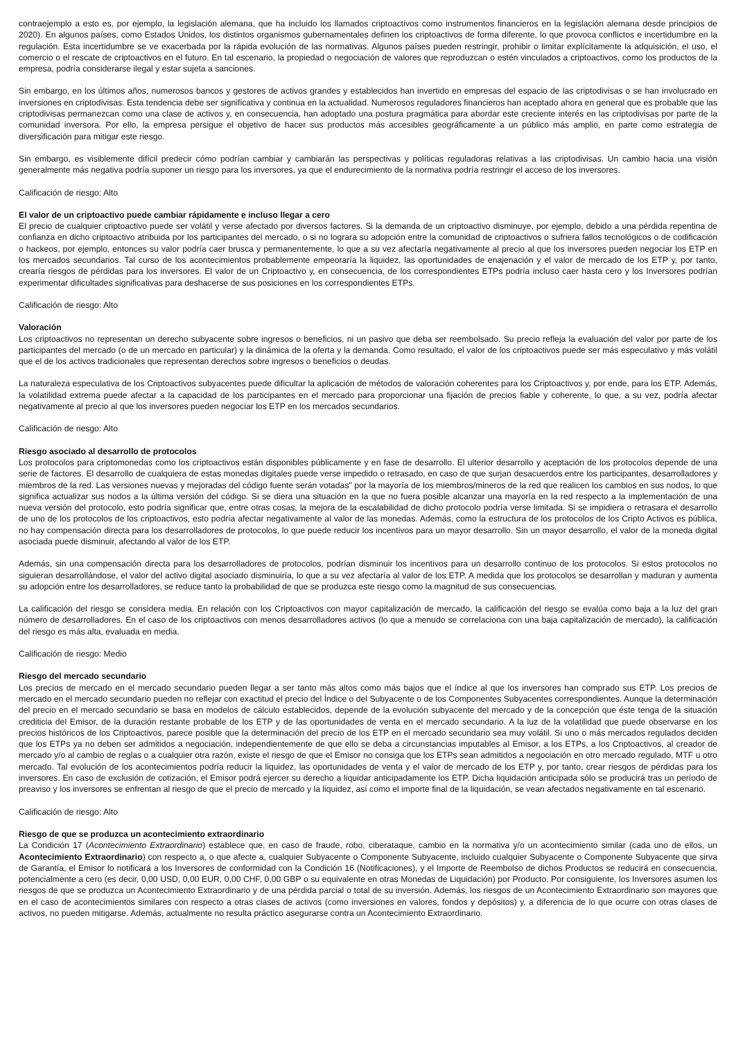contraejemplo a esto es, por ejemplo, la legislación alemana, que ha incluido los llamados criptoactivos como instrumentos financieros en la legislación alemana desde principios de 2020). En algunos países, como Estados Unidos, los distintos organismos gubernamentales definen los criptoactivos de forma diferente, lo que provoca conflictos e incertidumbre en la regulación. Esta incertidumbre se ve exacerbada por la rápida evolución de las normativas. Algunos países pueden restringir, prohibir o limitar explícitamente la adquisición, el uso, el comercio o el rescate de criptoactivos en el futuro. En tal escenario, la propiedad o negociación de valores que reproduzcan o estén vinculados a criptoactivos, como los productos de la empresa, podría considerarse ilegal y estar sujeta a sanciones.
Sin embargo, en los últimos años, numerosos bancos y gestores de activos grandes y establecidos han invertido en empresas del espacio de las criptodivisas o se han involucrado en inversiones en criptodivisas. Esta tendencia debe ser significativa y continua en la actualidad. Numerosos reguladores financieros han aceptado ahora en general que es probable que las criptodivisas permanezcan como una clase de activos y, en consecuencia, han adoptado una postura pragmática para abordar este creciente interés en las criptodivisas por parte de la comunidad inversora. Por ello, la empresa persigue el objetivo de hacer sus productos más accesibles geográficamente a un público más amplio, en parte como estrategia de diversificación para mitigar este riesgo.
Sin embargo, es visiblemente difícil predecir cómo podrían cambiar y cambiarán las perspectivas y políticas reguladoras relativas a las criptodivisas. Un cambio hacia una visión generalmente más negativa podría suponer un riesgo para los inversores, ya que el endurecimiento de la normativa podría restringir el acceso de los inversores.
Calificación de riesgo: Alto
El valor de un criptoactivo puede cambiar rápidamente e incluso llegar a cero
El precio de cualquier criptoactivo puede ser volátil y verse afectado por diversos factores. Si la demanda de un criptoactivo disminuye, por ejemplo, debido a una pérdida repentina de confianza en dicho criptoactivo atribuida por los participantes del mercado, o si no lograra su adopción entre la comunidad de criptoactivos o sufriera fallos tecnológicos o de codificación o hackeos, por ejemplo, entonces su valor podría caer brusca y permanentemente, lo que a su vez afectaría negativamente al precio al que los inversores pueden negociar los ETP en los mercados secundarios. Tal curso de los acontecimientos probablemente empeoraría la liquidez, las oportunidades de enajenación y el valor de mercado de los ETP y, por tanto, crearía riesgos de pérdidas para los inversores. El valor de un Criptoactivo y, en consecuencia, de los correspondientes ETPs podría incluso caer hasta cero y los Inversores podrían experimentar dificultades significativas para deshacerse de sus posiciones en los correspondientes ETPs.
Calificación de riesgo: Alto
Valoración
Los criptoactivos no representan un derecho subyacente sobre ingresos o beneficios, ni un pasivo que deba ser reembolsado. Su precio refleja la evaluación del valor por parte de los participantes del mercado (o de un mercado en particular) y la dinámica de la oferta y la demanda. Como resultado, el valor de los criptoactivos puede ser más especulativo y más volátil que el de los activos tradicionales que representan derechos sobre ingresos o beneficios o deudas.
La naturaleza especulativa de los Criptoactivos subyacentes puede dificultar la aplicación de métodos de valoración coherentes para los Criptoactivos y, por ende, para los ETP. Además, la volatilidad extrema puede afectar a la capacidad de los participantes en el mercado para proporcionar una fijación de precios fiable y coherente, lo que, a su vez, podría afectar negativamente al precio al que los inversores pueden negociar los ETP en los mercados secundarios.
Calificación de riesgo: Alto
Riesgo asociado al desarrollo de protocolos
Los protocolos para criptomonedas como los criptoactivos están disponibles públicamente y en fase de desarrollo. El ulterior desarrollo y aceptación de los protocolos depende de una serie de factores. El desarrollo de cualquiera de estas monedas digitales puede verse impedido o retrasado, en caso de que surjan desacuerdos entre los participantes, desarrolladores y miembros de la red. Las versiones nuevas y mejoradas del código fuente serán votadas" por la mayoría de los miembros/mineros de la red que realicen los cambios en sus nodos, lo que significa actualizar sus nodos a la última versión del código. Si se diera una situación en la que no fuera posible alcanzar una mayoría en la red respecto a la implementación de una nueva versión del protocolo, esto podría significar que, entre otras cosas, la mejora de la escalabilidad de dicho protocolo podría verse limitada. Si se impidiera o retrasara el desarrollo de uno de los protocolos de los criptoactivos, esto podría afectar negativamente al valor de las monedas. Además, como la estructura de los protocolos de los Cripto Activos es pública, no hay compensación directa para los desarrolladores de protocolos, lo que puede reducir los incentivos para un mayor desarrollo. Sin un mayor desarrollo, el valor de la moneda digital asociada puede disminuir, afectando al valor de los ETP.
Además, sin una compensación directa para los desarrolladores de protocolos, podrían disminuir los incentivos para un desarrollo continuo de los protocolos. Si estos protocolos no siguieran desarrollándose, el valor del activo digital asociado disminuiría, lo que a su vez afectaría al valor de los ETP. A medida que los protocolos se desarrollan y maduran y aumenta su adopción entre los desarrolladores, se reduce tanto la probabilidad de que se produzca este riesgo como la magnitud de sus consecuencias.
La calificación del riesgo se considera media. En relación con los Criptoactivos con mayor capitalización de mercado, la calificación del riesgo se evalúa como baja a la luz del gran número de desarrolladores. En el caso de los criptoactivos con menos desarrolladores activos (lo que a menudo se correlaciona con una baja capitalización de mercado), la calificación del riesgo es más alta, evaluada en media.
Calificación de riesgo: Medio
Riesgo del mercado secundario
Los precios de mercado en el mercado secundario pueden llegar a ser tanto más altos como más bajos que el índice al que los inversores han comprado sus ETP. Los precios de mercado en el mercado secundario pueden no reflejar con exactitud el precio del Índice o del Subyacente o de los Componentes Subyacentes correspondientes. Aunque la determinación del precio en el mercado secundario se basa en modelos de cálculo establecidos, depende de la evolución subyacente del mercado y de la concepción que éste tenga de la situación crediticia del Emisor, de la duración restante probable de los ETP y de las oportunidades de venta en el mercado secundario. A la luz de la volatilidad que puede observarse en los precios históricos de los Criptoactivos, parece posible que la determinación del precio de los ETP en el mercado secundario sea muy volátil. Si uno o más mercados regulados deciden que los ETPs ya no deben ser admitidos a negociación, independientemente de que ello se deba a circunstancias imputables al Emisor, a los ETPs, a los Criptoactivos, al creador de mercado y/o al cambio de reglas o a cualquier otra razón, existe el riesgo de que el Emisor no consiga que los ETPs sean admitidos a negociación en otro mercado regulado, MTF u otro mercado. Tal evolución de los acontecimientos podría reducir la liquidez, las oportunidades de venta y el valor de mercado de los ETP y, por tanto, crear riesgos de pérdidas para los inversores. En caso de exclusión de cotización, el Emisor podrá ejercer su derecho a liquidar anticipadamente los ETP. Dicha liquidación anticipada sólo se producirá tras un período de preaviso y los inversores se enfrentan al riesgo de que el precio de mercado y la liquidez, así como el importe final de la liquidación, se vean afectados negativamente en tal escenario.
Calificación de riesgo: Alto
Riesgo de que se produzca un acontecimiento extraordinario
La Condición 17 (Acontecimiento Extraordinario) establece que, en caso de fraude, robo, ciberataque, cambio en la normativa y/o un acontecimiento similar (cada uno de ellos, un Acontecimiento Extraordinario) con respecto a, o que afecte a, cualquier Subyacente o Componente Subyacente, incluido cualquier Subyacente o Componente Subyacente que sirva de Garantía, el Emisor lo notificará a los Inversores de conformidad con la Condición 16 (Notificaciones), y el Importe de Reembolso de dichos Productos se reducirá en consecuencia, potencialmente a cero (es decir, 0,00 USD, 0,00 EUR, 0,00 CHF, 0,00 GBP o su equivalente en otras Monedas de Liquidación) por Producto. Por consiguiente, los Inversores asumen los riesgos de que se produzca un Acontecimiento Extraordinario y de una pérdida parcial o total de su inversión. Además, los riesgos de un Acontecimiento Extraordinario son mayores que en el caso de acontecimientos similares con respecto a otras clases de activos (como inversiones en valores, fondos y depósitos) y, a diferencia de lo que ocurre con otras clases de activos, no pueden mitigarse. Además, actualmente no resulta práctico asegurarse contra un Acontecimiento Extraordinario.